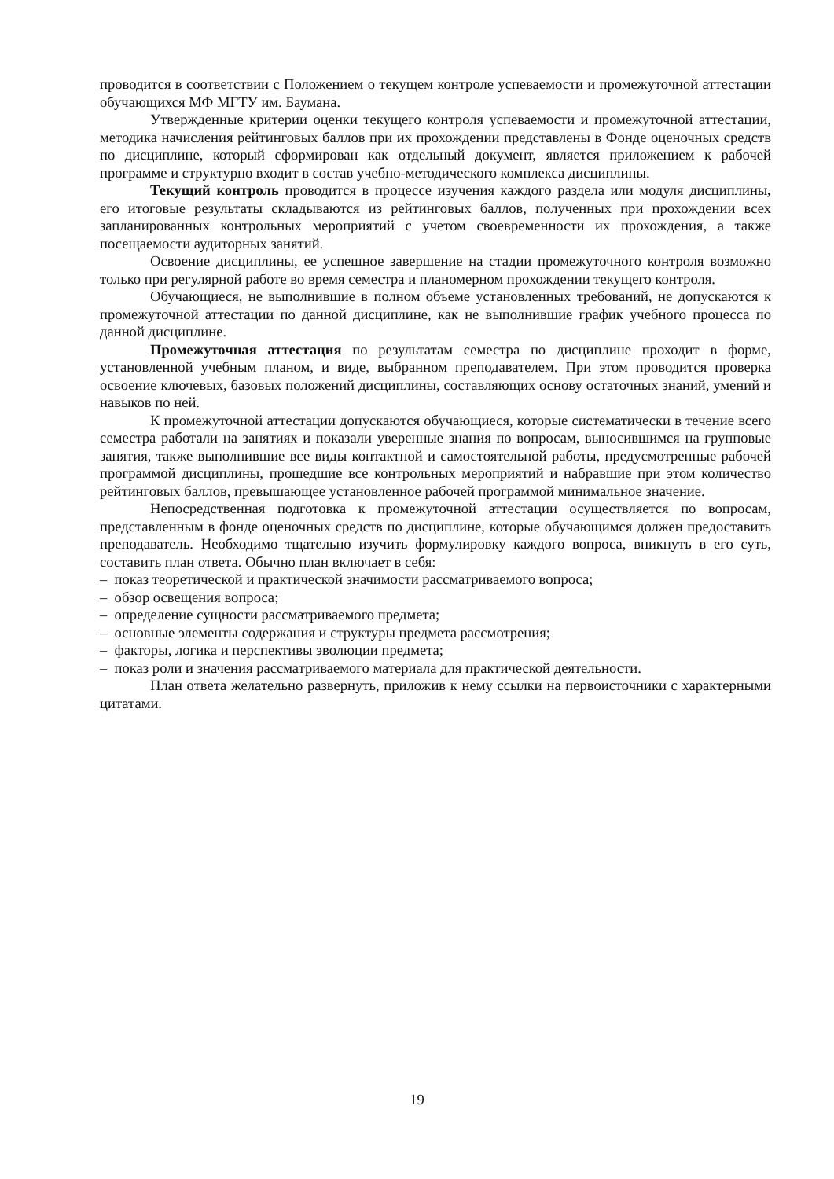проводится в соответствии с Положением о текущем контроле успеваемости и промежуточной аттестации обучающихся МФ МГТУ им. Баумана.
Утвержденные критерии оценки текущего контроля успеваемости и промежуточной аттестации, методика начисления рейтинговых баллов при их прохождении представлены в Фонде оценочных средств по дисциплине, который сформирован как отдельный документ, является приложением к рабочей программе и структурно входит в состав учебно-методического комплекса дисциплины.
Текущий контроль проводится в процессе изучения каждого раздела или модуля дисциплины, его итоговые результаты складываются из рейтинговых баллов, полученных при прохождении всех запланированных контрольных мероприятий с учетом своевременности их прохождения, а также посещаемости аудиторных занятий.
Освоение дисциплины, ее успешное завершение на стадии промежуточного контроля возможно только при регулярной работе во время семестра и планомерном прохождении текущего контроля.
Обучающиеся, не выполнившие в полном объеме установленных требований, не допускаются к промежуточной аттестации по данной дисциплине, как не выполнившие график учебного процесса по данной дисциплине.
Промежуточная аттестация по результатам семестра по дисциплине проходит в форме, установленной учебным планом, и виде, выбранном преподавателем. При этом проводится проверка освоение ключевых, базовых положений дисциплины, составляющих основу остаточных знаний, умений и навыков по ней.
К промежуточной аттестации допускаются обучающиеся, которые систематически в течение всего семестра работали на занятиях и показали уверенные знания по вопросам, выносившимся на групповые занятия, также выполнившие все виды контактной и самостоятельной работы, предусмотренные рабочей программой дисциплины, прошедшие все контрольных мероприятий и набравшие при этом количество рейтинговых баллов, превышающее установленное рабочей программой минимальное значение.
Непосредственная подготовка к промежуточной аттестации осуществляется по вопросам, представленным в фонде оценочных средств по дисциплине, которые обучающимся должен предоставить преподаватель. Необходимо тщательно изучить формулировку каждого вопроса, вникнуть в его суть, составить план ответа. Обычно план включает в себя:
– показ теоретической и практической значимости рассматриваемого вопроса;
– обзор освещения вопроса;
– определение сущности рассматриваемого предмета;
– основные элементы содержания и структуры предмета рассмотрения;
– факторы, логика и перспективы эволюции предмета;
– показ роли и значения рассматриваемого материала для практической деятельности.
План ответа желательно развернуть, приложив к нему ссылки на первоисточники с характерными цитатами.
19